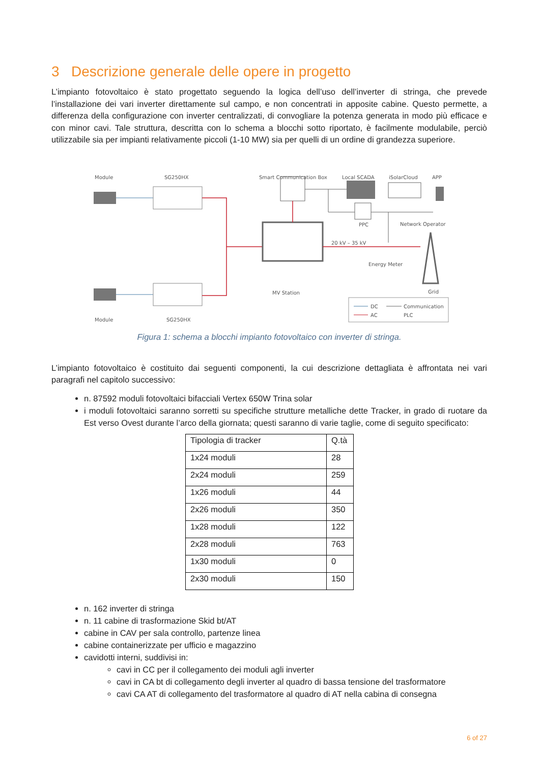3 Descrizione generale delle opere in progetto
L’impianto fotovoltaico è stato progettato seguendo la logica dell’uso dell’inverter di stringa, che prevede l’installazione dei vari inverter direttamente sul campo, e non concentrati in apposite cabine. Questo permette, a differenza della configurazione con inverter centralizzati, di convogliare la potenza generata in modo più efficace e con minor cavi. Tale struttura, descritta con lo schema a blocchi sotto riportato, è facilmente modulabile, perciò utilizzabile sia per impianti relativamente piccoli (1-10 MW) sia per quelli di un ordine di grandezza superiore.
Module
SG250HX
Smart Communication Box
Local SCADA
iSolarCloud
APP
PPC
Network Operator
20 kV – 35 kV
Energy Meter
MV Station
Grid
Module
SG250HX
DC
Communication
AC
PLC
Figura 1: schema a blocchi impianto fotovoltaico con inverter di stringa.
L’impianto fotovoltaico è costituito dai seguenti componenti, la cui descrizione dettagliata è affrontata nei vari paragrafi nel capitolo successivo:
n. 87592 moduli fotovoltaici bifacciali Vertex 650W Trina solar
i moduli fotovoltaici saranno sorretti su specifiche strutture metalliche dette Tracker, in grado di ruotare da Est verso Ovest durante l’arco della giornata; questi saranno di varie taglie, come di seguito specificato:
| Tipologia di tracker | Q.tà |
| 1x24 moduli | 28 |
| 2x24 moduli | 259 |
| 1x26 moduli | 44 |
| 2x26 moduli | 350 |
| 1x28 moduli | 122 |
| 2x28 moduli | 763 |
| 1x30 moduli | 0 |
| 2x30 moduli | 150 |
n. 162 inverter di stringa
n. 11 cabine di trasformazione Skid bt/AT
cabine in CAV per sala controllo, partenze linea
cabine containerizzate per ufficio e magazzino
cavidotti interni, suddivisi in:
cavi in CC per il collegamento dei moduli agli inverter
cavi in CA bt di collegamento degli inverter al quadro di bassa tensione del trasformatore
cavi CA AT di collegamento del trasformatore al quadro di AT nella cabina di consegna
6 of 27